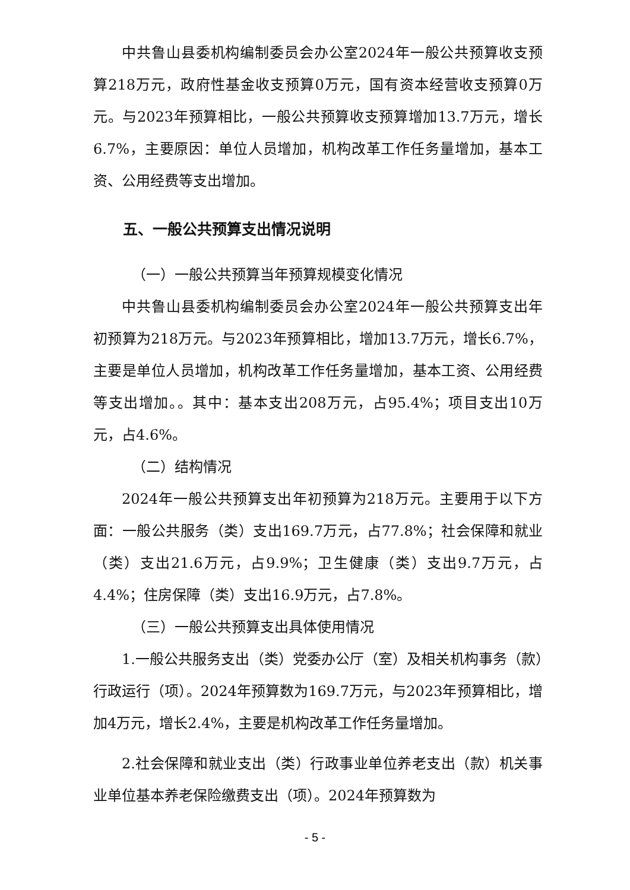中共鲁山县委机构编制委员会办公室2024年一般公共预算收支预算218万元，政府性基金收支预算0万元，国有资本经营收支预算0万元。与2023年预算相比，一般公共预算收支预算增加13.7万元，增长6.7%，主要原因：单位人员增加，机构改革工作任务量增加，基本工资、公用经费等支出增加。
五、一般公共预算支出情况说明
（一）一般公共预算当年预算规模变化情况
中共鲁山县委机构编制委员会办公室2024年一般公共预算支出年初预算为218万元。与2023年预算相比，增加13.7万元，增长6.7%，主要是单位人员增加，机构改革工作任务量增加，基本工资、公用经费等支出增加。。其中：基本支出208万元，占95.4%；项目支出10万元，占4.6%。
（二）结构情况
2024年一般公共预算支出年初预算为218万元。主要用于以下方面：一般公共服务（类）支出169.7万元，占77.8%；社会保障和就业（类）支出21.6万元，占9.9%；卫生健康（类）支出9.7万元，占4.4%；住房保障（类）支出16.9万元，占7.8%。
（三）一般公共预算支出具体使用情况
1.一般公共服务支出（类）党委办公厅（室）及相关机构事务（款）行政运行（项）。2024年预算数为169.7万元，与2023年预算相比，增加4万元，增长2.4%，主要是机构改革工作任务量增加。
2.社会保障和就业支出（类）行政事业单位养老支出（款）机关事业单位基本养老保险缴费支出（项）。2024年预算数为
- 5 -